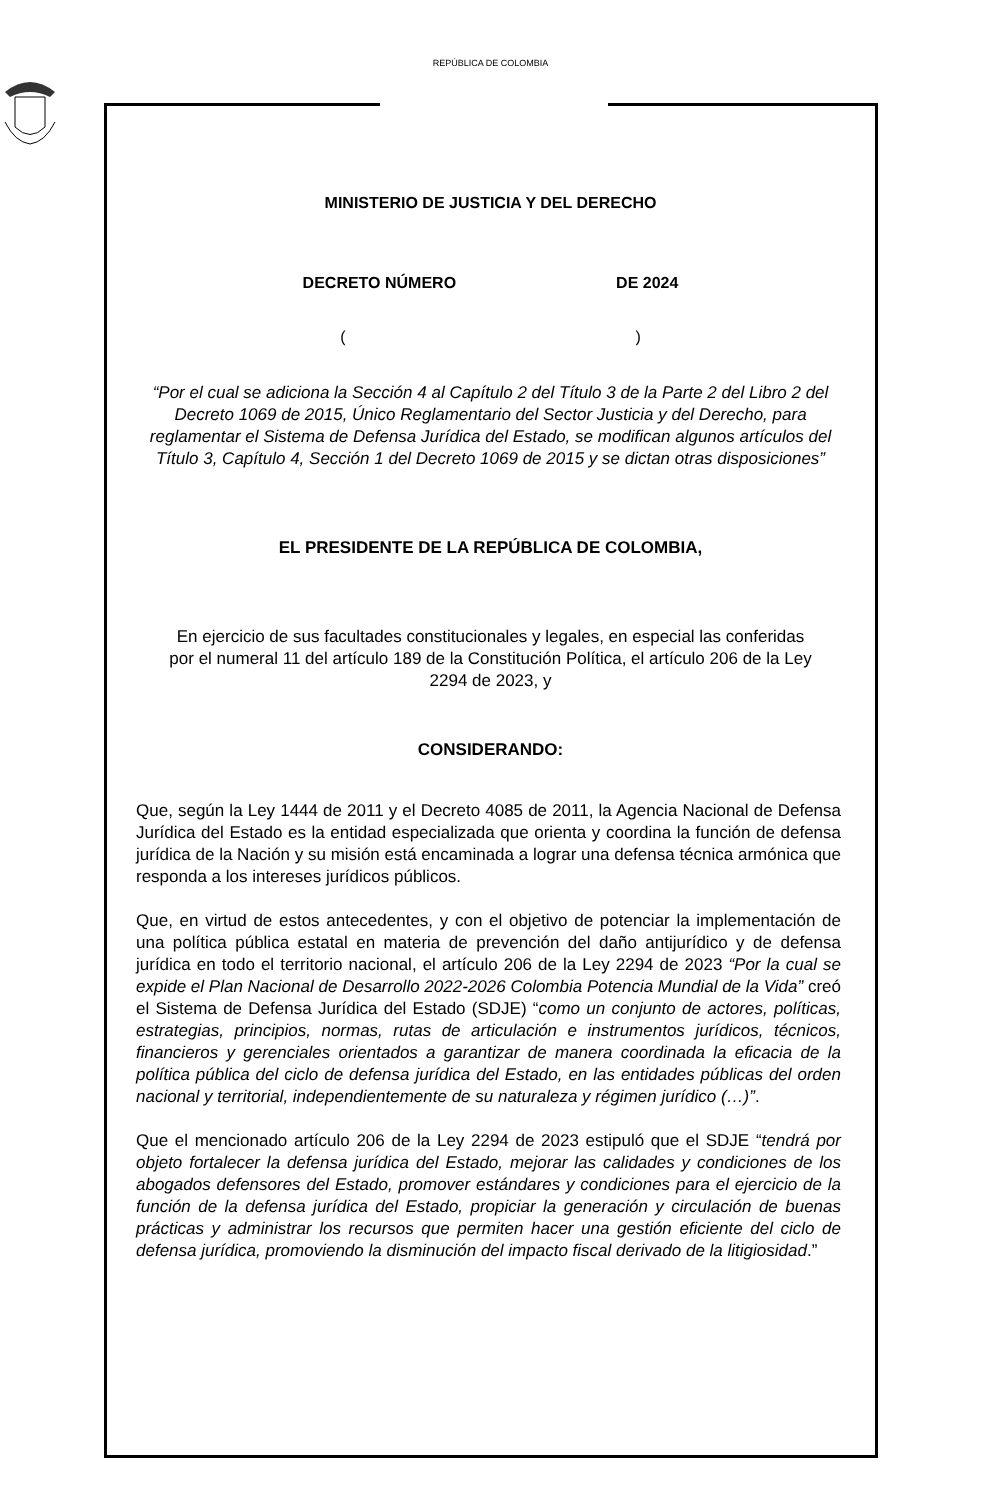REPÚBLICA DE COLOMBIA
MINISTERIO DE JUSTICIA Y DEL DERECHO
DECRETO NÚMERO DE 2024
( )
“Por el cual se adiciona la Sección 4 al Capítulo 2 del Título 3 de la Parte 2 del Libro 2 del Decreto 1069 de 2015, Único Reglamentario del Sector Justicia y del Derecho, para reglamentar el Sistema de Defensa Jurídica del Estado, se modifican algunos artículos del Título 3, Capítulo 4, Sección 1 del Decreto 1069 de 2015 y se dictan otras disposiciones”
EL PRESIDENTE DE LA REPÚBLICA DE COLOMBIA,
En ejercicio de sus facultades constitucionales y legales, en especial las conferidas por el numeral 11 del artículo 189 de la Constitución Política, el artículo 206 de la Ley 2294 de 2023, y
CONSIDERANDO:
Que, según la Ley 1444 de 2011 y el Decreto 4085 de 2011, la Agencia Nacional de Defensa Jurídica del Estado es la entidad especializada que orienta y coordina la función de defensa jurídica de la Nación y su misión está encaminada a lograr una defensa técnica armónica que responda a los intereses jurídicos públicos.
Que, en virtud de estos antecedentes, y con el objetivo de potenciar la implementación de una política pública estatal en materia de prevención del daño antijurídico y de defensa jurídica en todo el territorio nacional, el artículo 206 de la Ley 2294 de 2023 “Por la cual se expide el Plan Nacional de Desarrollo 2022-2026 Colombia Potencia Mundial de la Vida” creó el Sistema de Defensa Jurídica del Estado (SDJE) “como un conjunto de actores, políticas, estrategias, principios, normas, rutas de articulación e instrumentos jurídicos, técnicos, financieros y gerenciales orientados a garantizar de manera coordinada la eficacia de la política pública del ciclo de defensa jurídica del Estado, en las entidades públicas del orden nacional y territorial, independientemente de su naturaleza y régimen jurídico (…)”.
Que el mencionado artículo 206 de la Ley 2294 de 2023 estipuló que el SDJE “tendrá por objeto fortalecer la defensa jurídica del Estado, mejorar las calidades y condiciones de los abogados defensores del Estado, promover estándares y condiciones para el ejercicio de la función de la defensa jurídica del Estado, propiciar la generación y circulación de buenas prácticas y administrar los recursos que permiten hacer una gestión eficiente del ciclo de defensa jurídica, promoviendo la disminución del impacto fiscal derivado de la litigiosidad.”